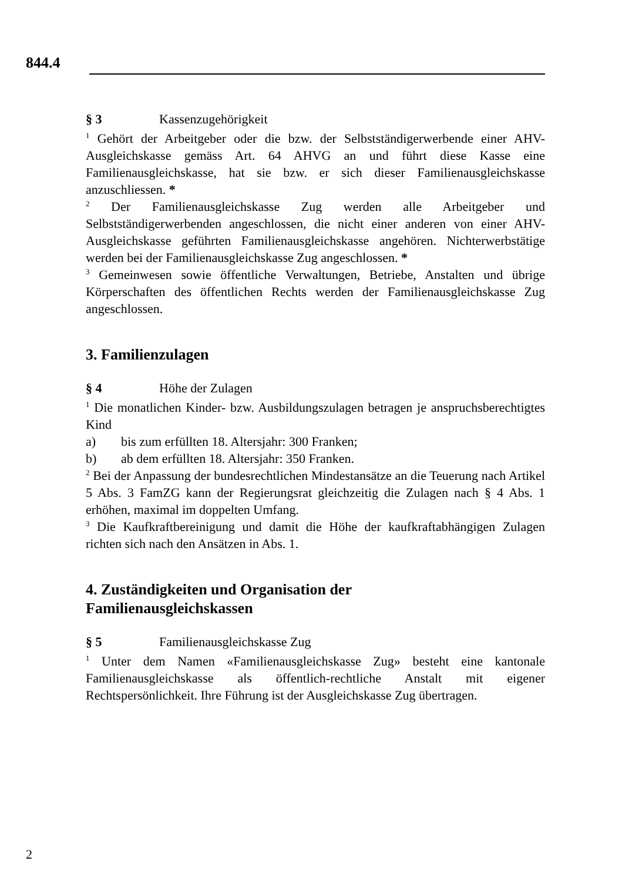844.4
§ 3 Kassenzugehörigkeit
<sup>1</sup> Gehört der Arbeitgeber oder die bzw. der Selbstständigerwerbende einer AHV-Ausgleichskasse gemäss Art. 64 AHVG an und führt diese Kasse eine Familienausgleichskasse, hat sie bzw. er sich dieser Familienausgleichskasse anzuschliessen. *
<sup>2</sup> Der Familienausgleichskasse Zug werden alle Arbeitgeber und Selbstständigerwerbenden angeschlossen, die nicht einer anderen von einer AHV-Ausgleichskasse geführten Familienausgleichskasse angehören. Nichterwerbstätige werden bei der Familienausgleichskasse Zug angeschlossen. *
<sup>3</sup> Gemeinwesen sowie öffentliche Verwaltungen, Betriebe, Anstalten und übrige Körperschaften des öffentlichen Rechts werden der Familienausgleichskasse Zug angeschlossen.
3. Familienzulagen
§ 4 Höhe der Zulagen
<sup>1</sup> Die monatlichen Kinder- bzw. Ausbildungszulagen betragen je anspruchsberechtigtes Kind
a) bis zum erfüllten 18. Altersjahr: 300 Franken;
b) ab dem erfüllten 18. Altersjahr: 350 Franken.
<sup>2</sup> Bei der Anpassung der bundesrechtlichen Mindestansätze an die Teuerung nach Artikel 5 Abs. 3 FamZG kann der Regierungsrat gleichzeitig die Zulagen nach § 4 Abs. 1 erhöhen, maximal im doppelten Umfang.
<sup>3</sup> Die Kaufkraftbereinigung und damit die Höhe der kaufkraftabhängigen Zulagen richten sich nach den Ansätzen in Abs. 1.
4. Zuständigkeiten und Organisation der
Familienausgleichskassen
§ 5 Familienausgleichskasse Zug
<sup>1</sup> Unter dem Namen «Familienausgleichskasse Zug» besteht eine kantonale Familienausgleichskasse als öffentlich-rechtliche Anstalt mit eigener Rechtspersönlichkeit. Ihre Führung ist der Ausgleichskasse Zug übertragen.
2